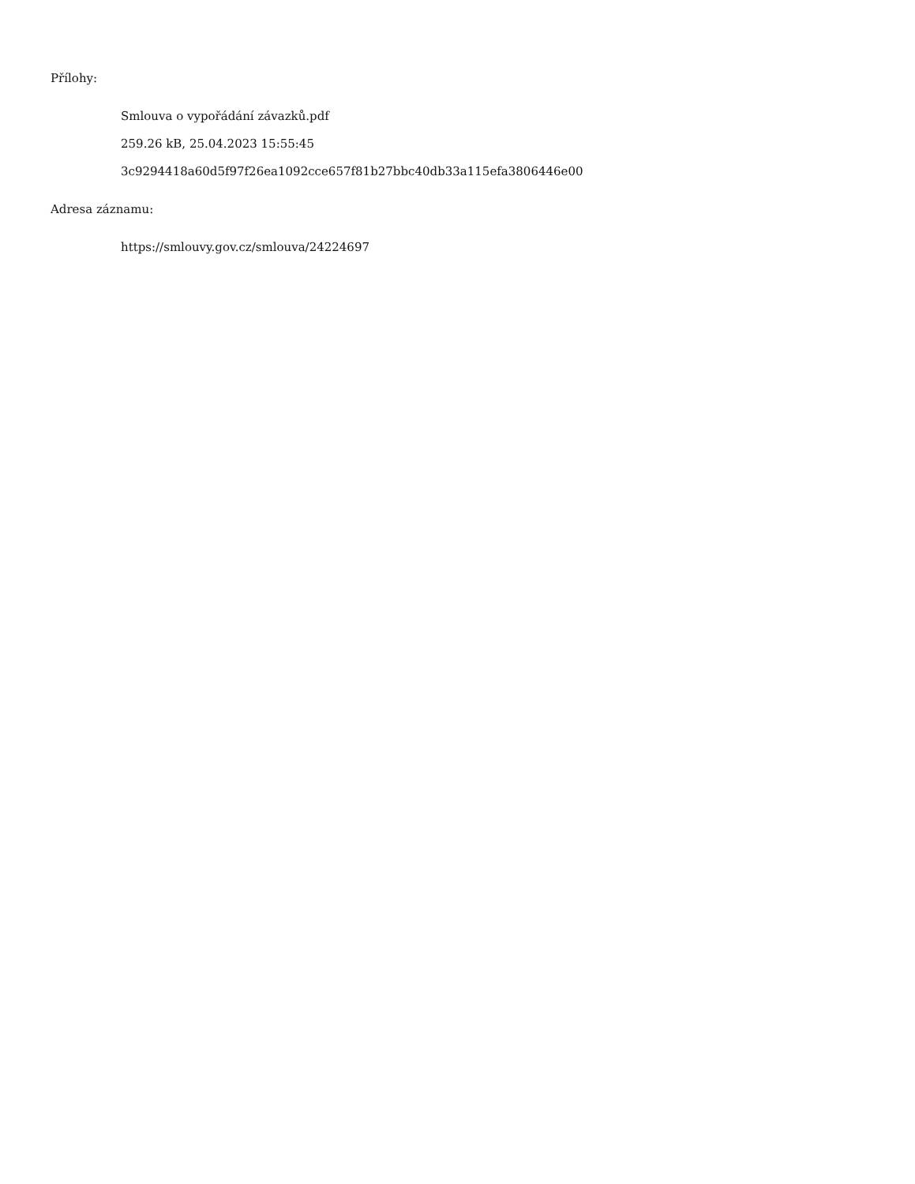Přílohy:
Smlouva o vypořádání závazků.pdf
259.26 kB, 25.04.2023 15:55:45
3c9294418a60d5f97f26ea1092cce657f81b27bbc40db33a115efa3806446e00
Adresa záznamu:
https://smlouvy.gov.cz/smlouva/24224697